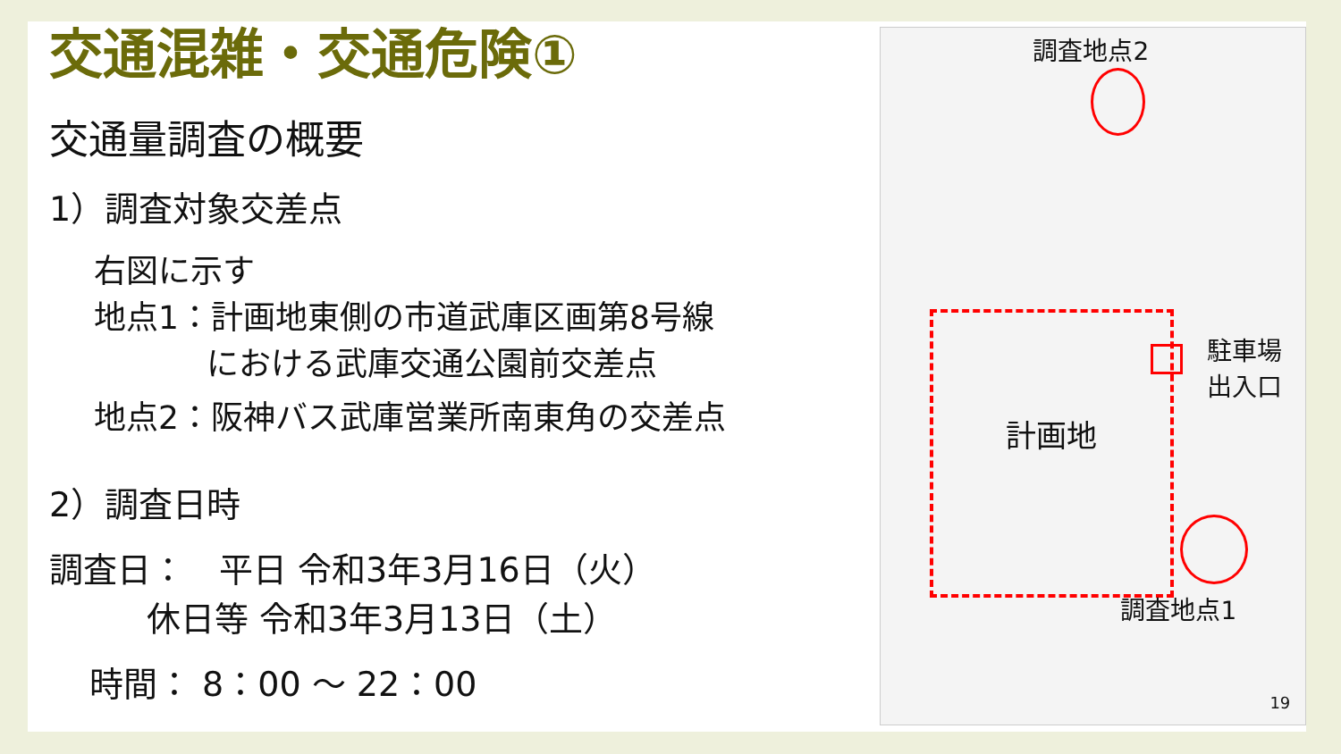交通混雑・交通危険①
交通量調査の概要
1）調査対象交差点
右図に示す
地点1：計画地東側の市道武庫区画第8号線
における武庫交通公園前交差点
地点2：阪神バス武庫営業所南東角の交差点
2）調査日時
調査日：　平日 令和3年3月16日（火）
休日等 令和3年3月13日（土）
時間： 8：00 ～ 22：00
調査地点2
駐車場
出入口
計画地
調査地点1
19